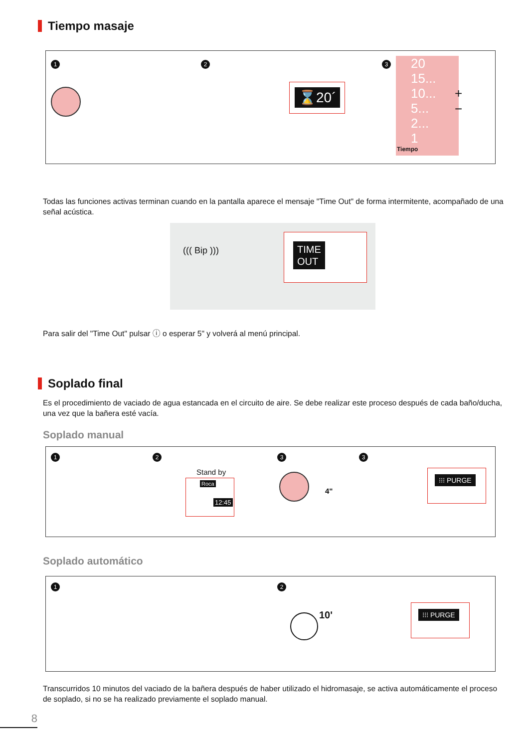Tiempo masaje
1 2 3
⌛20´
20
15...
10...
5...
2...
1
Tiempo
+
−
Todas las funciones activas terminan cuando en la pantalla aparece el mensaje "Time Out" de forma intermitente, acompañado de una señal acústica.
((( Bip )))
TIME
OUT
Para salir del "Time Out" pulsar ⓘ o esperar 5" y volverá al menú principal.
Soplado final
Es el procedimiento de vaciado de agua estancada en el circuito de aire. Se debe realizar este proceso después de cada baño/ducha, una vez que la bañera esté vacía.
Soplado manual
1 2 3 3
Stand by
Roca
12:45
4"
⁝⁝⁝ PURGE
Soplado automático
1 2
10'
⁝⁝⁝ PURGE
Transcurridos 10 minutos del vaciado de la bañera después de haber utilizado el hidromasaje, se activa automáticamente el proceso de soplado, si no se ha realizado previamente el soplado manual.
8